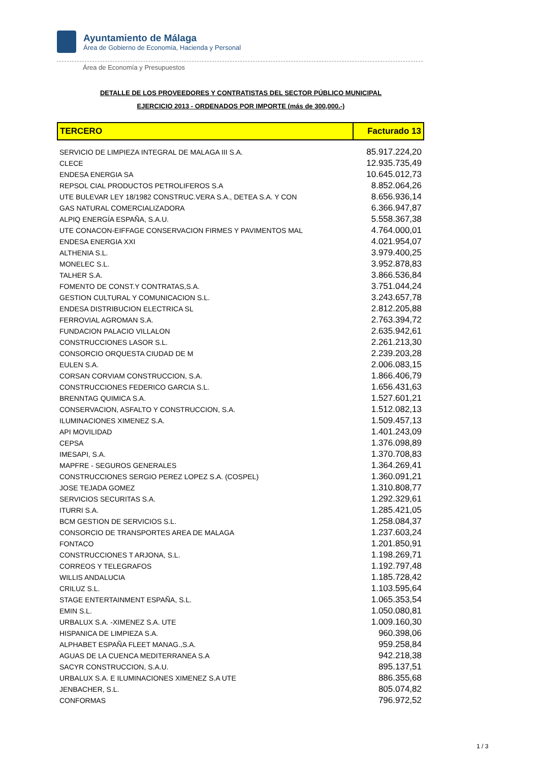Ayuntamiento de Málaga
Área de Gobierno de Economía, Hacienda y Personal
Área de Economía y Presupuestos
DETALLE DE LOS PROVEEDORES Y CONTRATISTAS DEL SECTOR PÚBLICO MUNICIPAL
EJERCICIO 2013 - ORDENADOS POR IMPORTE (más de 300,000.-)
| TERCERO | Facturado 13 |
| --- | --- |
| SERVICIO DE LIMPIEZA INTEGRAL DE MALAGA III S.A. | 85.917.224,20 |
| CLECE | 12.935.735,49 |
| ENDESA ENERGIA SA | 10.645.012,73 |
| REPSOL CIAL PRODUCTOS PETROLIFEROS S.A | 8.852.064,26 |
| UTE BULEVAR LEY 18/1982 CONSTRUC.VERA S.A., DETEA S.A. Y CON | 8.656.936,14 |
| GAS NATURAL COMERCIALIZADORA | 6.366.947,87 |
| ALPIQ ENERGÍA ESPAÑA, S.A.U. | 5.558.367,38 |
| UTE CONACON-EIFFAGE CONSERVACION FIRMES Y PAVIMENTOS MAL | 4.764.000,01 |
| ENDESA ENERGIA XXI | 4.021.954,07 |
| ALTHENIA S.L. | 3.979.400,25 |
| MONELEC S.L. | 3.952.878,83 |
| TALHER S.A. | 3.866.536,84 |
| FOMENTO DE CONST.Y CONTRATAS,S.A. | 3.751.044,24 |
| GESTION CULTURAL Y COMUNICACION S.L. | 3.243.657,78 |
| ENDESA DISTRIBUCION ELECTRICA SL | 2.812.205,88 |
| FERROVIAL AGROMAN S.A. | 2.763.394,72 |
| FUNDACION PALACIO VILLALON | 2.635.942,61 |
| CONSTRUCCIONES LASOR S.L. | 2.261.213,30 |
| CONSORCIO ORQUESTA CIUDAD DE M | 2.239.203,28 |
| EULEN S.A. | 2.006.083,15 |
| CORSAN CORVIAM CONSTRUCCION, S.A. | 1.866.406,79 |
| CONSTRUCCIONES FEDERICO GARCIA S.L. | 1.656.431,63 |
| BRENNTAG QUIMICA S.A. | 1.527.601,21 |
| CONSERVACION, ASFALTO Y CONSTRUCCION, S.A. | 1.512.082,13 |
| ILUMINACIONES XIMENEZ S.A. | 1.509.457,13 |
| API MOVILIDAD | 1.401.243,09 |
| CEPSA | 1.376.098,89 |
| IMESAPI, S.A. | 1.370.708,83 |
| MAPFRE - SEGUROS GENERALES | 1.364.269,41 |
| CONSTRUCCIONES SERGIO PEREZ LOPEZ S.A. (COSPEL) | 1.360.091,21 |
| JOSE TEJADA GOMEZ | 1.310.808,77 |
| SERVICIOS SECURITAS S.A. | 1.292.329,61 |
| ITURRI S.A. | 1.285.421,05 |
| BCM GESTION DE SERVICIOS S.L. | 1.258.084,37 |
| CONSORCIO DE TRANSPORTES AREA DE MALAGA | 1.237.603,24 |
| FONTACO | 1.201.850,91 |
| CONSTRUCCIONES T ARJONA, S.L. | 1.198.269,71 |
| CORREOS Y TELEGRAFOS | 1.192.797,48 |
| WILLIS ANDALUCIA | 1.185.728,42 |
| CRILUZ S.L. | 1.103.595,64 |
| STAGE ENTERTAINMENT ESPAÑA, S.L. | 1.065.353,54 |
| EMIN S.L. | 1.050.080,81 |
| URBALUX S.A. -XIMENEZ S.A. UTE | 1.009.160,30 |
| HISPANICA DE LIMPIEZA S.A. | 960.398,06 |
| ALPHABET ESPAÑA FLEET MANAG.,S.A. | 959.258,84 |
| AGUAS DE LA CUENCA MEDITERRANEA S.A | 942.218,38 |
| SACYR CONSTRUCCION, S.A.U. | 895.137,51 |
| URBALUX S.A. E ILUMINACIONES XIMENEZ S.A UTE | 886.355,68 |
| JENBACHER, S.L. | 805.074,82 |
| CONFORMAS | 796.972,52 |
1 / 3